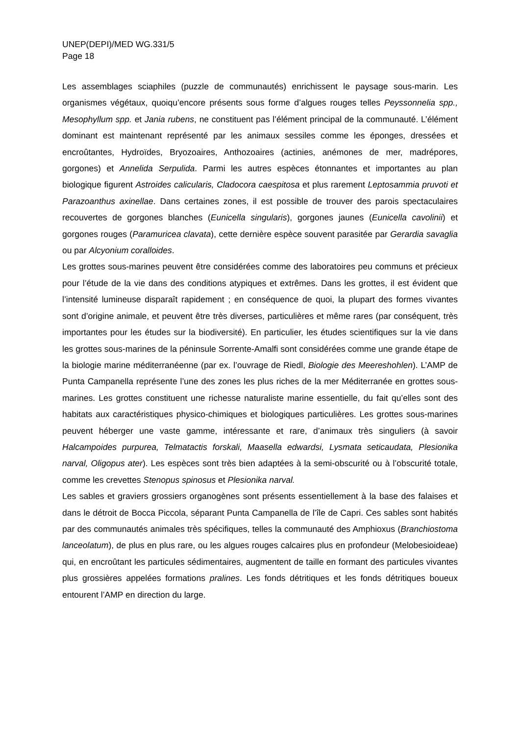UNEP(DEPI)/MED WG.331/5
Page 18
Les assemblages sciaphiles (puzzle de communautés) enrichissent le paysage sous-marin. Les organismes végétaux, quoiqu’encore présents sous forme d’algues rouges telles Peyssonnelia spp., Mesophyllum spp. et Jania rubens, ne constituent pas l’élément principal de la communauté. L’élément dominant est maintenant représenté par les animaux sessiles comme les éponges, dressées et encroûtantes, Hydroïdes, Bryozoaires, Anthozoaires (actinies, anémones de mer, madrépores, gorgones) et Annelida Serpulida. Parmi les autres espèces étonnantes et importantes au plan biologique figurent Astroides calicularis, Cladocora caespitosa et plus rarement Leptosammia pruvoti et Parazoanthus axinellae. Dans certaines zones, il est possible de trouver des parois spectaculaires recouvertes de gorgones blanches (Eunicella singularis), gorgones jaunes (Eunicella cavolinii) et gorgones rouges (Paramuricea clavata), cette dernière espèce souvent parasitée par Gerardia savaglia ou par Alcyonium coralloides.
Les grottes sous-marines peuvent être considérées comme des laboratoires peu communs et précieux pour l’étude de la vie dans des conditions atypiques et extrêmes. Dans les grottes, il est évident que l’intensité lumineuse disparaît rapidement ; en conséquence de quoi, la plupart des formes vivantes sont d’origine animale, et peuvent être très diverses, particulières et même rares (par conséquent, très importantes pour les études sur la biodiversité). En particulier, les études scientifiques sur la vie dans les grottes sous-marines de la péninsule Sorrente-Amalfi sont considérées comme une grande étape de la biologie marine méditerranéenne (par ex. l’ouvrage de Riedl, Biologie des Meereshohlen). L’AMP de Punta Campanella représente l’une des zones les plus riches de la mer Méditerranée en grottes sous-marines. Les grottes constituent une richesse naturaliste marine essentielle, du fait qu’elles sont des habitats aux caractéristiques physico-chimiques et biologiques particulières. Les grottes sous-marines peuvent héberger une vaste gamme, intéressante et rare, d’animaux très singuliers (à savoir Halcampoides purpurea, Telmatactis forskali, Maasella edwardsi, Lysmata seticaudata, Plesionika narval, Oligopus ater). Les espèces sont très bien adaptées à la semi-obscurité ou à l’obscurité totale, comme les crevettes Stenopus spinosus et Plesionika narval.
Les sables et graviers grossiers organogènes sont présents essentiellement à la base des falaises et dans le détroit de Bocca Piccola, séparant Punta Campanella de l’île de Capri. Ces sables sont habités par des communautés animales très spécifiques, telles la communauté des Amphioxus (Branchiostoma lanceolatum), de plus en plus rare, ou les algues rouges calcaires plus en profondeur (Melobesioideae) qui, en encroûtant les particules sédimentaires, augmentent de taille en formant des particules vivantes plus grossières appelées formations pralines. Les fonds détritiques et les fonds détritiques boueux entourent l’AMP en direction du large.